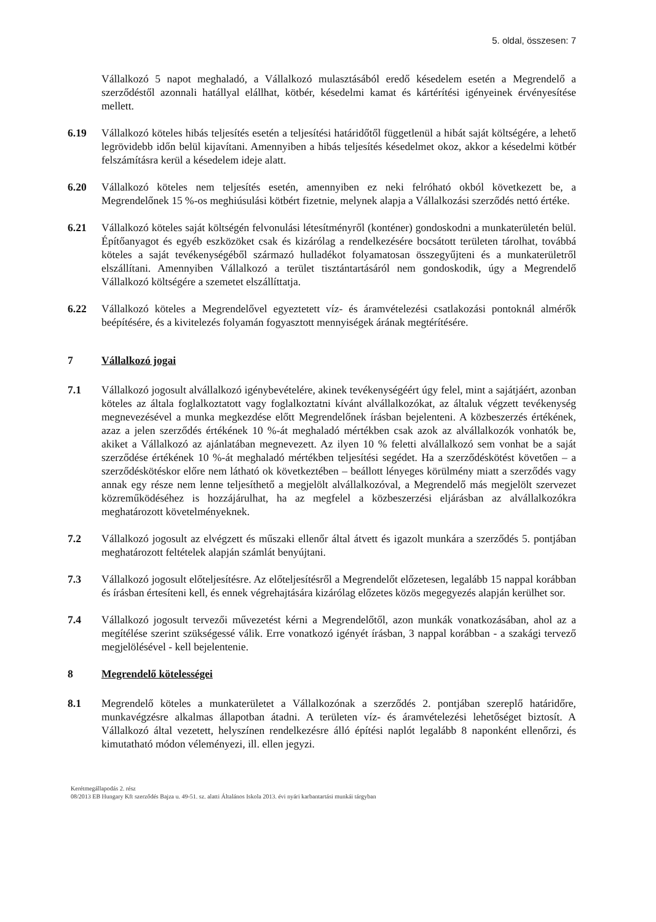5. oldal, összesen: 7
Vállalkozó 5 napot meghaladó, a Vállalkozó mulasztásából eredő késedelem esetén a Megrendelő a szerződéstől azonnali hatállyal elállhat, kötbér, késedelmi kamat és kártérítési igényeinek érvényesítése mellett.
6.19 Vállalkozó köteles hibás teljesítés esetén a teljesítési határidőtől függetlenül a hibát saját költségére, a lehető legrövidebb időn belül kijavítani. Amennyiben a hibás teljesítés késedelmet okoz, akkor a késedelmi kötbér felszámításra kerül a késedelem ideje alatt.
6.20 Vállalkozó köteles nem teljesítés esetén, amennyiben ez neki felróható okból következett be, a Megrendelőnek 15 %-os meghiúsulási kötbért fizetnie, melynek alapja a Vállalkozási szerződés nettó értéke.
6.21 Vállalkozó köteles saját költségén felvonulási létesítményről (konténer) gondoskodni a munkaterületén belül. Építőanyagot és egyéb eszközöket csak és kizárólag a rendelkezésére bocsátott területen tárolhat, továbbá köteles a saját tevékenységéből származó hulladékot folyamatosan összegyűjteni és a munkaterületről elszállítani. Amennyiben Vállalkozó a terület tisztántartásáról nem gondoskodik, úgy a Megrendelő Vállalkozó költségére a szemetet elszállíttatja.
6.22 Vállalkozó köteles a Megrendelővel egyeztetett víz- és áramvételezési csatlakozási pontoknál almérők beépítésére, és a kivitelezés folyamán fogyasztott mennyiségek árának megtérítésére.
7 Vállalkozó jogai
7.1 Vállalkozó jogosult alvállalkozó igénybevételére, akinek tevékenységéért úgy felel, mint a sajátjáért, azonban köteles az általa foglalkoztatott vagy foglalkoztatni kívánt alvállalkozókat, az általuk végzett tevékenység megnevezésével a munka megkezdése előtt Megrendelőnek írásban bejelenteni. A közbeszerzés értékének, azaz a jelen szerződés értékének 10 %-át meghaladó mértékben csak azok az alvállalkozók vonhatók be, akiket a Vállalkozó az ajánlatában megnevezett. Az ilyen 10 % feletti alvállalkozó sem vonhat be a saját szerződése értékének 10 %-át meghaladó mértékben teljesítési segédet. Ha a szerződéskötést követően – a szerződéskötéskor előre nem látható ok következtében – beállott lényeges körülmény miatt a szerződés vagy annak egy része nem lenne teljesíthető a megjelölt alvállalkozóval, a Megrendelő más megjelölt szervezet közreműködéséhez is hozzájárulhat, ha az megfelel a közbeszerzési eljárásban az alvállalkozókra meghatározott követelményeknek.
7.2 Vállalkozó jogosult az elvégzett és műszaki ellenőr által átvett és igazolt munkára a szerződés 5. pontjában meghatározott feltételek alapján számlát benyújtani.
7.3 Vállalkozó jogosult előteljesítésre. Az előteljesítésről a Megrendelőt előzetesen, legalább 15 nappal korábban és írásban értesíteni kell, és ennek végrehajtására kizárólag előzetes közös megegyezés alapján kerülhet sor.
7.4 Vállalkozó jogosult tervezői művezetést kérni a Megrendelőtől, azon munkák vonatkozásában, ahol az a megítélése szerint szükségessé válik. Erre vonatkozó igényét írásban, 3 nappal korábban - a szakági tervező megjelölésével - kell bejelentenie.
8 Megrendelő kötelességei
8.1 Megrendelő köteles a munkaterületet a Vállalkozónak a szerződés 2. pontjában szereplő határidőre, munkavégzésre alkalmas állapotban átadni. A területen víz- és áramvételezési lehetőséget biztosít. A Vállalkozó által vezetett, helyszínen rendelkezésre álló építési naplót legalább 8 naponként ellenőrzi, és kimutatható módon véleményezi, ill. ellen jegyzi.
Kerétmegállapodás 2. rész
08/2013 EB Hungary Kft szerződés Bajza u. 49-51. sz. alatti Általános Iskola 2013. évi nyári karbantartási munkái tárgyban